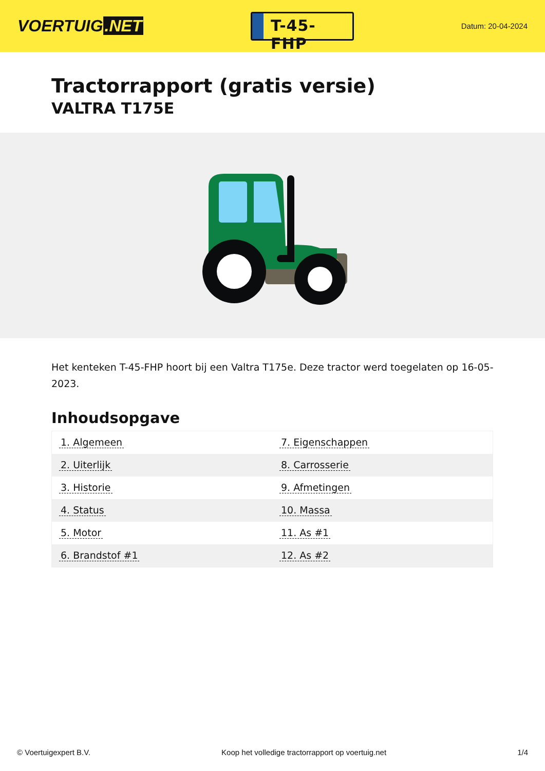VOERTUIG.NET
T-45-FHP
Datum: 20-04-2024
Tractorrapport (gratis versie)
VALTRA T175E
Het kenteken T-45-FHP hoort bij een Valtra T175e. Deze tractor werd toegelaten op 16-05-2023.
Inhoudsopgave
| 1. Algemeen | 7. Eigenschappen |
| 2. Uiterlijk | 8. Carrosserie |
| 3. Historie | 9. Afmetingen |
| 4. Status | 10. Massa |
| 5. Motor | 11. As #1 |
| 6. Brandstof #1 | 12. As #2 |
© Voertuigexpert B.V. Koop het volledige tractorrapport op voertuig.net 1/4